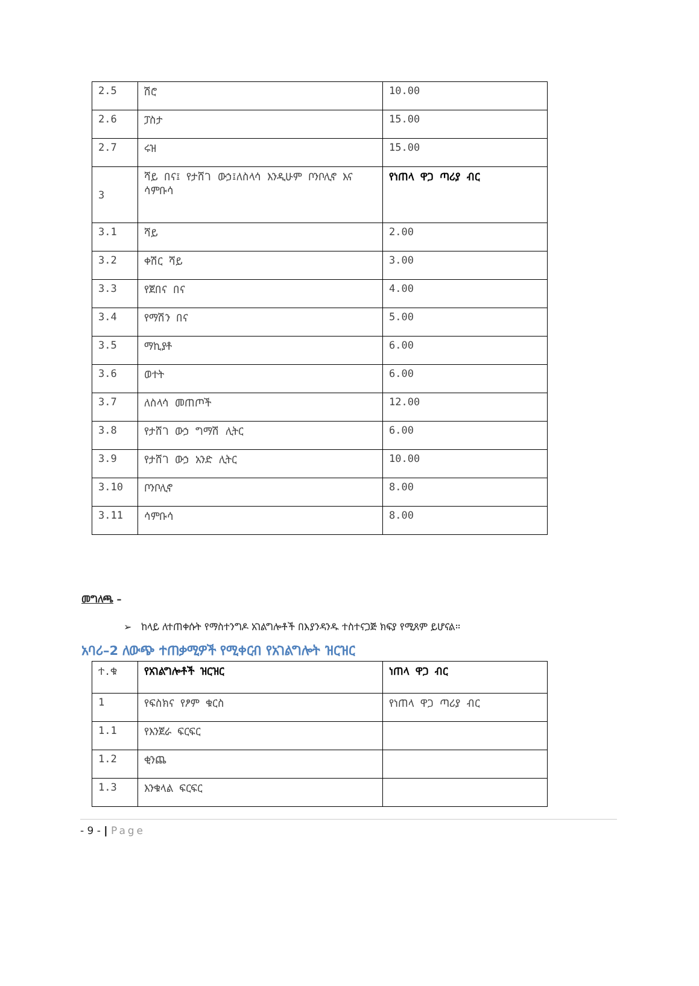| 2.5 | ሽሮ | 10.00 |
| 2.6 | ፓስታ | 15.00 |
| 2.7 | ሩዝ | 15.00 |
| 3 | ሻይ በና፤ የታሸገ ውኃ፤ለስላሳ እንዲሁም ቦንቦሊኖ እና ሳምቡሳ | የነጠላ ዋጋ ጣሪያ ብር |
| 3.1 | ሻይ | 2.00 |
| 3.2 | ቀሽር ሻይ | 3.00 |
| 3.3 | የጀበና በና | 4.00 |
| 3.4 | የማሽን በና | 5.00 |
| 3.5 | ማኪያቶ | 6.00 |
| 3.6 | ወተት | 6.00 |
| 3.7 | ለስላሳ መጠጦች | 12.00 |
| 3.8 | የታሸገ ውኃ ግማሽ ሊትር | 6.00 |
| 3.9 | የታሸገ ውኃ አንድ ሊትር | 10.00 |
| 3.10 | ቦንቦሊኖ | 8.00 |
| 3.11 | ሳምቡሳ | 8.00 |
መግለጫ –
➢ ከላይ ለተጠቀሱት የማስተንግዶ አገልግሎቶች በእያንዳንዱ ተስተናጋጅ ክፍያ የሚጸም ይሆናል፡፡
አባሪ–2 ለውጭ ተጠቃሚዎች የሚቀርብ የአገልግሎት ዝርዝር
| ተ.ቁ | የአገልግሎቶች ዝርዝር | ነጠላ ዋጋ ብር |
| 1 | የፍስክና የፆም ቁርስ | የነጠላ ዋጋ ጣሪያ ብር |
| 1.1 | የእንጀራ ፍርፍር | |
| 1.2 | ቂንጨ | |
| 1.3 | እንቁላል ፍርፍር | |
- 9 - | Page